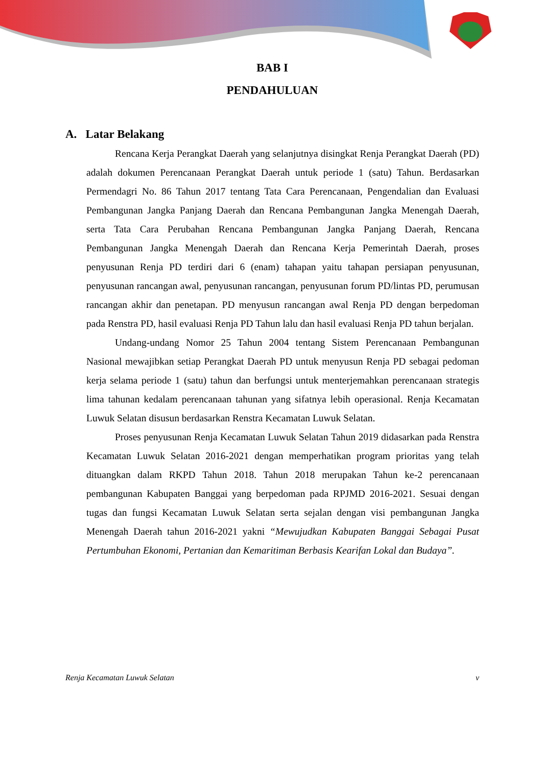BAB I
PENDAHULUAN
A. Latar Belakang
Rencana Kerja Perangkat Daerah yang selanjutnya disingkat Renja Perangkat Daerah (PD) adalah dokumen Perencanaan Perangkat Daerah untuk periode 1 (satu) Tahun. Berdasarkan Permendagri No. 86 Tahun 2017 tentang Tata Cara Perencanaan, Pengendalian dan Evaluasi Pembangunan Jangka Panjang Daerah dan Rencana Pembangunan Jangka Menengah Daerah, serta Tata Cara Perubahan Rencana Pembangunan Jangka Panjang Daerah, Rencana Pembangunan Jangka Menengah Daerah dan Rencana Kerja Pemerintah Daerah, proses penyusunan Renja PD terdiri dari 6 (enam) tahapan yaitu tahapan persiapan penyusunan, penyusunan rancangan awal, penyusunan rancangan, penyusunan forum PD/lintas PD, perumusan rancangan akhir dan penetapan. PD menyusun rancangan awal Renja PD dengan berpedoman pada Renstra PD, hasil evaluasi Renja PD Tahun lalu dan hasil evaluasi Renja PD tahun berjalan.
Undang-undang Nomor 25 Tahun 2004 tentang Sistem Perencanaan Pembangunan Nasional mewajibkan setiap Perangkat Daerah PD untuk menyusun Renja PD sebagai pedoman kerja selama periode 1 (satu) tahun dan berfungsi untuk menterjemahkan perencanaan strategis lima tahunan kedalam perencanaan tahunan yang sifatnya lebih operasional. Renja Kecamatan Luwuk Selatan disusun berdasarkan Renstra Kecamatan Luwuk Selatan.
Proses penyusunan Renja Kecamatan Luwuk Selatan Tahun 2019 didasarkan pada Renstra Kecamatan Luwuk Selatan 2016-2021 dengan memperhatikan program prioritas yang telah dituangkan dalam RKPD Tahun 2018. Tahun 2018 merupakan Tahun ke-2 perencanaan pembangunan Kabupaten Banggai yang berpedoman pada RPJMD 2016-2021. Sesuai dengan tugas dan fungsi Kecamatan Luwuk Selatan serta sejalan dengan visi pembangunan Jangka Menengah Daerah tahun 2016-2021 yakni “Mewujudkan Kabupaten Banggai Sebagai Pusat Pertumbuhan Ekonomi, Pertanian dan Kemaritiman Berbasis Kearifan Lokal dan Budaya”.
Renja Kecamatan Luwuk Selatan v